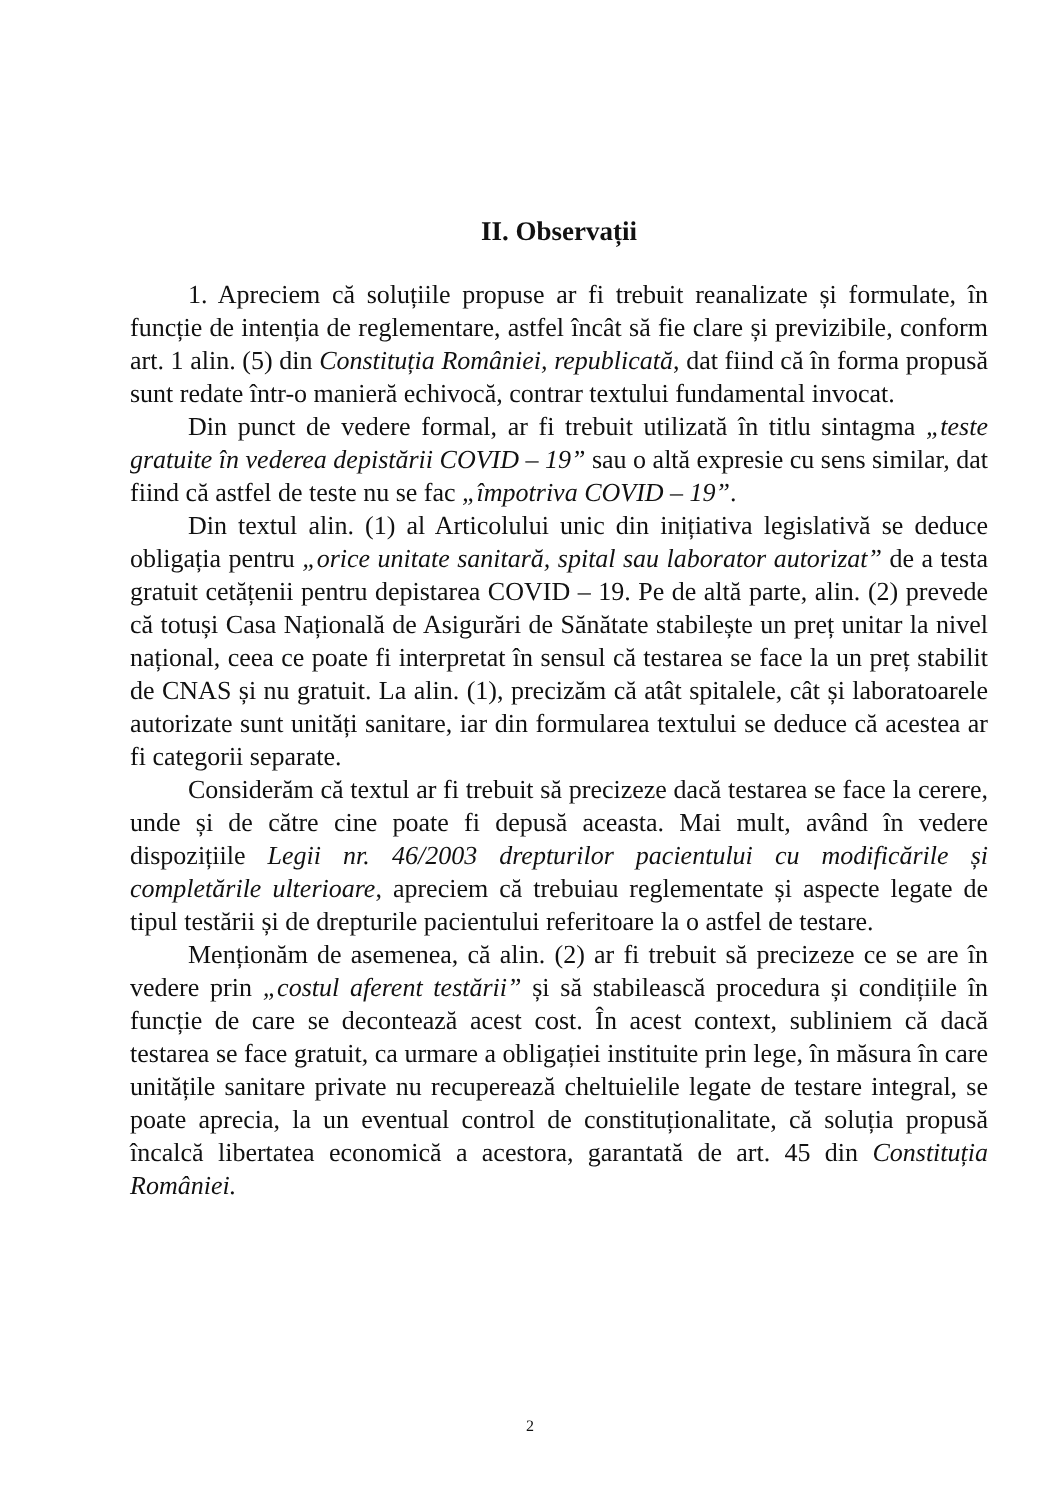II. Observații
1. Apreciem că soluțiile propuse ar fi trebuit reanalizate și formulate, în funcție de intenția de reglementare, astfel încât să fie clare și previzibile, conform art. 1 alin. (5) din Constituția României, republicată, dat fiind că în forma propusă sunt redate într-o manieră echivocă, contrar textului fundamental invocat.
Din punct de vedere formal, ar fi trebuit utilizată în titlu sintagma „teste gratuite în vederea depistării COVID – 19” sau o altă expresie cu sens similar, dat fiind că astfel de teste nu se fac „împotriva COVID – 19”.
Din textul alin. (1) al Articolului unic din inițiativa legislativă se deduce obligația pentru „orice unitate sanitară, spital sau laborator autorizat” de a testa gratuit cetățenii pentru depistarea COVID – 19. Pe de altă parte, alin. (2) prevede că totuși Casa Națională de Asigurări de Sănătate stabilește un preț unitar la nivel național, ceea ce poate fi interpretat în sensul că testarea se face la un preț stabilit de CNAS și nu gratuit. La alin. (1), precizăm că atât spitalele, cât și laboratoarele autorizate sunt unități sanitare, iar din formularea textului se deduce că acestea ar fi categorii separate.
Considerăm că textul ar fi trebuit să precizeze dacă testarea se face la cerere, unde și de către cine poate fi depusă aceasta. Mai mult, având în vedere dispozițiile Legii nr. 46/2003 drepturilor pacientului cu modificările și completările ulterioare, apreciem că trebuiau reglementate și aspecte legate de tipul testării și de drepturile pacientului referitoare la o astfel de testare.
Menționăm de asemenea, că alin. (2) ar fi trebuit să precizeze ce se are în vedere prin „costul aferent testării” și să stabilească procedura și condițiile în funcție de care se decontează acest cost. În acest context, subliniem că dacă testarea se face gratuit, ca urmare a obligației instituite prin lege, în măsura în care unitățile sanitare private nu recuperează cheltuielile legate de testare integral, se poate aprecia, la un eventual control de constituționalitate, că soluția propusă încalcă libertatea economică a acestora, garantată de art. 45 din Constituția României.
2